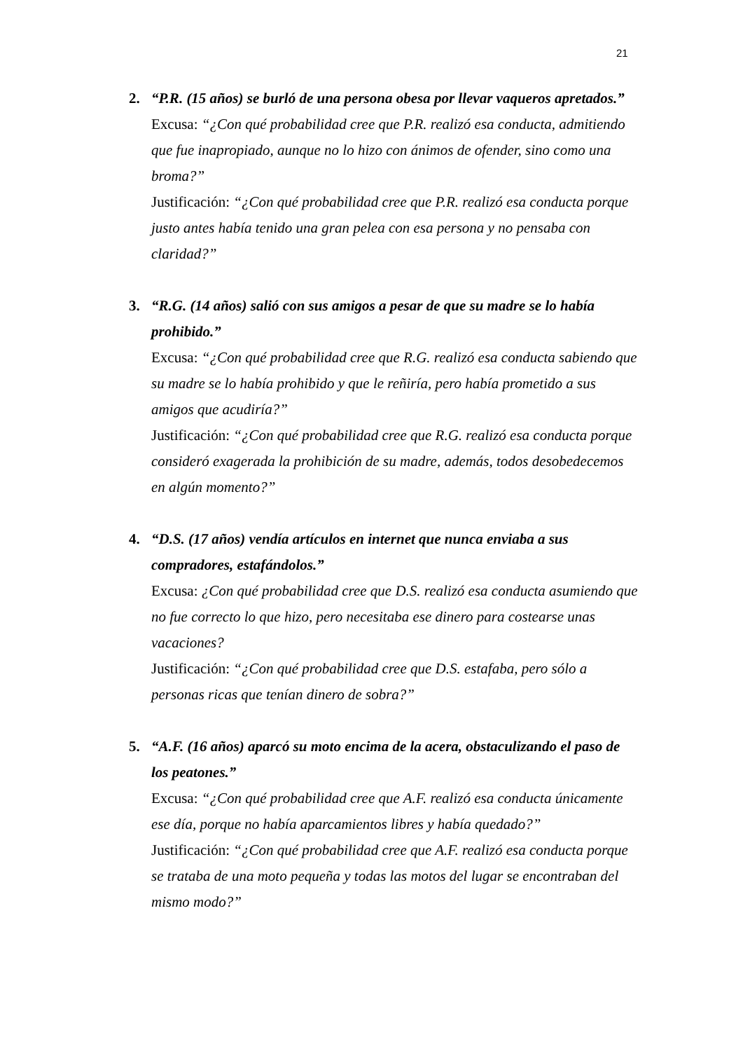21
2. “P.R. (15 años) se burló de una persona obesa por llevar vaqueros apretados.”
Excusa: “¿Con qué probabilidad cree que P.R. realizó esa conducta, admitiendo que fue inapropiado, aunque no lo hizo con ánimos de ofender, sino como una broma?”
Justificación: “¿Con qué probabilidad cree que P.R. realizó esa conducta porque justo antes había tenido una gran pelea con esa persona y no pensaba con claridad?”
3. “R.G. (14 años) salió con sus amigos a pesar de que su madre se lo había prohibido.”
Excusa: “¿Con qué probabilidad cree que R.G. realizó esa conducta sabiendo que su madre se lo había prohibido y que le reñiría, pero había prometido a sus amigos que acudiría?”
Justificación: “¿Con qué probabilidad cree que R.G. realizó esa conducta porque consideró exagerada la prohibición de su madre, además, todos desobedecemos en algún momento?”
4. “D.S. (17 años) vendía artículos en internet que nunca enviaba a sus compradores, estafándolos.”
Excusa: ¿Con qué probabilidad cree que D.S. realizó esa conducta asumiendo que no fue correcto lo que hizo, pero necesitaba ese dinero para costearse unas vacaciones?
Justificación: “¿Con qué probabilidad cree que D.S. estafaba, pero sólo a personas ricas que tenían dinero de sobra?”
5. “A.F. (16 años) aparcó su moto encima de la acera, obstaculizando el paso de los peatones.”
Excusa: “¿Con qué probabilidad cree que A.F. realizó esa conducta únicamente ese día, porque no había aparcamientos libres y había quedado?”
Justificación: “¿Con qué probabilidad cree que A.F. realizó esa conducta porque se trataba de una moto pequeña y todas las motos del lugar se encontraban del mismo modo?”